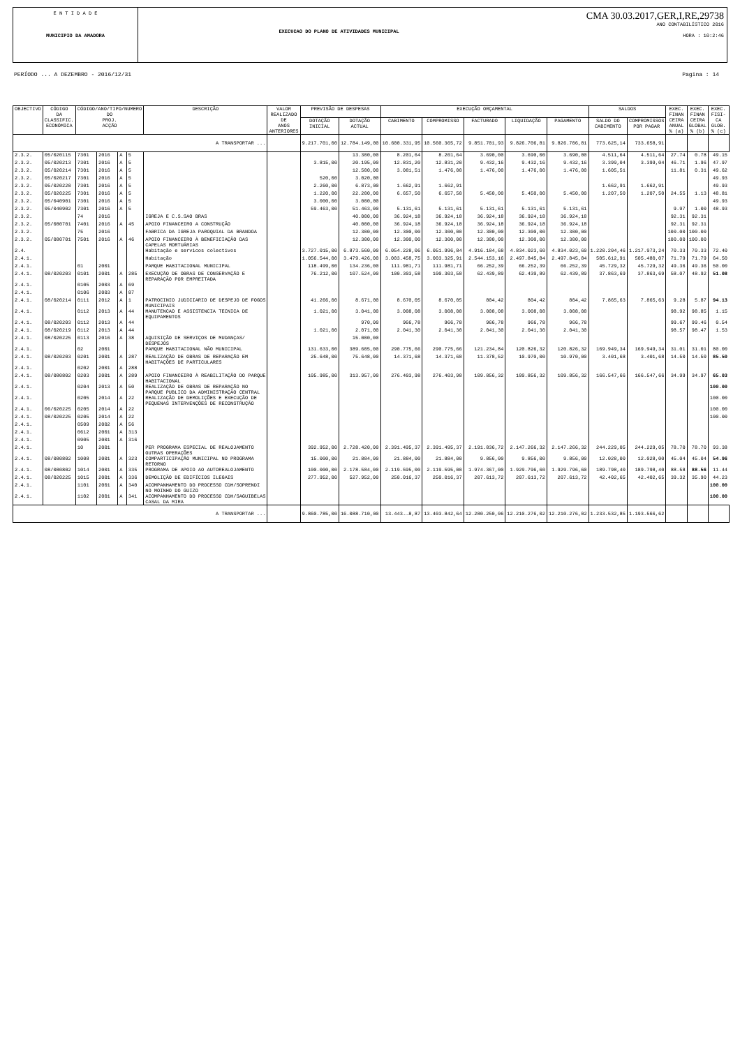E N T I D A D E
MUNICIPIO DA AMADORA
EXECUCAO DO PLANO DE ATIVIDADES MUNICIPAL
CMA 30.03.2017,GER,I,RE,29738
ANO CONTABILÍSTICO 2016
HORA : 10:2:46
PERÍODO ... A DEZEMBRO - 2016/12/31 Pagina : 14
| OBJECTIVO | CÓDIGO DA CLASSIFIC. ECONÓMICA | CÓDIGO/ANO/TIPO/NUMERO DO PROJ. ACÇÃO | | | | DESCRIÇÃO | VALOR REALIZADO DE ANOS ANTERIORES | PREVISÃO DE DESPESAS | | EXECUÇÃO ORÇAMENTAL | | | | | SALDOS | | EXEC. FINAN CEIRA ANUAL % (a) | EXEC. FINAN CEIRA GLOBAL % (b) | EXEC. FISI- CA GLOB. % (c) |
| --- | --- | --- | --- | --- | --- | --- | --- | --- | --- | --- | --- | --- | --- | --- | --- | --- | --- | --- | --- |
| | | | | | | | | DOTAÇÃO INICIAL | DOTAÇÃO ACTUAL | CABIMENTO | COMPROMISSO | FACTURADO | LIQUIDAÇÃO | PAGAMENTO | SALDO DO CABIMENTO | COMPROMISSOS POR PAGAR | | | |
| A TRANSPORTAR ... | | | | | | | | 9.217.701,00 | 12.784.149,00 | 10.600.331,95 | 10.560.365,72 | 9.851.701,93 | 9.826.706,81 | 9.826.706,81 | 773.625,14 | 733.658,91 | | | |
| 2.3.2. | 05/020115 | 7301 | 2016 | A | 5 | | | | 13.300,00 | 8.201,64 | 8.201,64 | 3.690,00 | 3.690,00 | 3.690,00 | 4.511,64 | 4.511,64 | 27.74 | 0.78 | 49.15 |
| 2.3.2. | 05/020213 | 7301 | 2016 | A | 5 | | | 3.815,00 | 20.195,00 | 12.831,20 | 12.831,20 | 9.432,16 | 9.432,16 | 9.432,16 | 3.399,04 | 3.399,04 | 46.71 | 1.96 | 47.97 |
| 2.3.2. | 05/020214 | 7301 | 2016 | A | 5 | | | | 12.500,00 | 3.081,51 | 1.476,00 | 1.476,00 | 1.476,00 | 1.476,00 | 1.605,51 | | 11.81 | 0.31 | 49.62 |
| 2.3.2. | 05/020217 | 7301 | 2016 | A | 5 | | | 520,00 | 3.020,00 | | | | | | | | | | 49.93 |
| 2.3.2. | 05/020220 | 7301 | 2016 | A | 5 | | | 2.260,00 | 6.873,00 | 1.662,91 | 1.662,91 | | | | 1.662,91 | 1.662,91 | | | 49.93 |
| 2.3.2. | 05/020225 | 7301 | 2016 | A | 5 | | | 1.220,00 | 22.200,00 | 6.657,50 | 6.657,50 | 5.450,00 | 5.450,00 | 5.450,00 | 1.207,50 | 1.207,50 | 24.55 | 1.13 | 48.81 |
| 2.3.2. | 05/040901 | 7301 | 2016 | A | 5 | | | 3.000,00 | 3.000,00 | | | | | | | | | | 49.93 |
| 2.3.2. | 05/040902 | 7301 | 2016 | A | 5 | | | 59.463,00 | 51.463,00 | 5.131,61 | 5.131,61 | 5.131,61 | 5.131,61 | 5.131,61 | | | 9.97 | 1.00 | 48.93 |
| 2.3.2. | | 74 | 2016 | | | IGREJA E C.S.SAO BRAS | | | 40.000,00 | 36.924,18 | 36.924,18 | 36.924,18 | 36.924,18 | 36.924,18 | | | 92.31 | 92.31 | |
| 2.3.2. | 05/080701 | 7401 | 2016 | A | 45 | APOIO FINANCEIRO A CONSTRUÇÃO | | | 40.000,00 | 36.924,18 | 36.924,18 | 36.924,18 | 36.924,18 | 36.924,18 | | | 92.31 | 92.31 | |
| 2.3.2. | | 75 | 2016 | | | FABRICA DA IGREJA PAROQUIAL DA BRANDOA | | | 12.300,00 | 12.300,00 | 12.300,00 | 12.300,00 | 12.300,00 | 12.300,00 | | | 100.00 | 100.00 | |
| 2.3.2. | 05/080701 | 7501 | 2016 | A | 46 | APOIO FINANCEIRO À BENEFICIAÇÃO DAS CAPELAS MORTUÁRIAS | | | 12.300,00 | 12.300,00 | 12.300,00 | 12.300,00 | 12.300,00 | 12.300,00 | | | 100.00 | 100.00 | |
| 2.4. | | | | | | Habitação e servicos colectivos | | 3.727.015,00 | 6.873.560,00 | 6.054.228,06 | 6.051.996,84 | 4.916.184,68 | 4.834.023,60 | 4.834.023,60 | 1.220.204,46 | 1.217.973,24 | 70.33 | 70.33 | 72.40 |
| 2.4.1. | | | | | | Habitação | | 1.056.544,00 | 3.479.426,00 | 3.003.458,75 | 3.003.325,91 | 2.544.153,16 | 2.497.845,84 | 2.497.845,84 | 505.612,91 | 505.480,07 | 71.79 | 71.79 | 64.50 |
| 2.4.1. | | 01 | 2001 | | | PARQUE HABITACIONAL MUNICIPAL | | 118.499,00 | 134.236,00 | 111.981,71 | 111.981,71 | 66.252,39 | 66.252,39 | 66.252,39 | 45.729,32 | 45.729,32 | 49.36 | 49.36 | 50.00 |
| 2.4.1. | 08/020203 | 0101 | 2001 | A | 285 | EXECUÇÃO DE OBRAS DE CONSERVAÇÃO E REPARAÇÃO POR EMPREITADA | | 76.212,00 | 107.524,00 | 100.303,58 | 100.303,58 | 62.439,89 | 62.439,89 | 62.439,89 | 37.863,69 | 37.863,69 | 58.07 | 48.92 | 51.08 |
| 2.4.1. | | 0105 | 2003 | A | 69 | | | | | | | | | | | | | | |
| 2.4.1. | | 0106 | 2003 | A | 87 | | | | | | | | | | | | | | |
| 2.4.1. | 08/020214 | 0111 | 2012 | A | 1 | PATROCINIO JUDICIARIO DE DESPEJO DE FOGOS MUNICIPAIS | | 41.266,00 | 8.671,00 | 8.670,05 | 8.670,05 | 804,42 | 804,42 | 804,42 | 7.865,63 | 7.865,63 | 9.28 | 5.87 | 94.13 |
| 2.4.1. | | 0112 | 2013 | A | 44 | MANUTENCAO E ASSISTENCIA TECNICA DE EQUIPAMENTOS | | 1.021,00 | 3.041,00 | 3.008,08 | 3.008,08 | 3.008,08 | 3.008,08 | 3.008,08 | | | 98.92 | 98.85 | 1.15 |
| 2.4.1. | 08/020203 | 0112 | 2013 | A | 44 | | | | 970,00 | 966,78 | 966,78 | 966,78 | 966,78 | 966,78 | | | 99.67 | 99.46 | 0.54 |
| 2.4.1. | 08/020219 | 0112 | 2013 | A | 44 | | | 1.021,00 | 2.071,00 | 2.041,30 | 2.041,30 | 2.041,30 | 2.041,30 | 2.041,30 | | | 98.57 | 98.47 | 1.53 |
| 2.4.1. | 08/020225 | 0113 | 2016 | A | 38 | AQUISIÇÃO DE SERVIÇOS DE MUDANÇAS/ DESPEJOS | | | 15.000,00 | | | | | | | | | | |
| 2.4.1. | | 02 | 2001 | | | PARQUE HABITACIONAL NÃO MUNICIPAL | | 131.633,00 | 389.605,00 | 290.775,66 | 290.775,66 | 121.234,84 | 120.826,32 | 120.826,32 | 169.949,34 | 169.949,34 | 31.01 | 31.01 | 80.00 |
| 2.4.1. | 08/020203 | 0201 | 2001 | A | 287 | REALIZAÇÃO DE OBRAS DE REPARAÇÃO EM HABITAÇÕES DE PARTICULARES | | 25.648,00 | 75.648,00 | 14.371,68 | 14.371,68 | 11.378,52 | 10.970,00 | 10.970,00 | 3.401,68 | 3.401,68 | 14.50 | 14.50 | 85.50 |
| 2.4.1. | | 0202 | 2001 | A | 288 | | | | | | | | | | | | | | |
| 2.4.1. | 08/080802 | 0203 | 2001 | A | 289 | APOIO FINANCEIRO À REABILITAÇÃO DO PARQUE HABITACIONAL | | 105.985,00 | 313.957,00 | 276.403,98 | 276.403,98 | 109.856,32 | 109.856,32 | 109.856,32 | 166.547,66 | 166.547,66 | 34.99 | 34.97 | 65.03 |
| 2.4.1. | | 0204 | 2013 | A | 50 | REALIZAÇÃO DE OBRAS DE REPARAÇÃO NO PARQUE PUBLICO DA ADMINISTRAÇÃO CENTRAL | | | | | | | | | | | | | 100.00 |
| 2.4.1. | | 0205 | 2014 | A | 22 | REALIZAÇÃO DE DEMOLIÇÕES E EXECUÇÃO DE PEQUENAS INTERVENÇÕES DE RECONSTRUÇÃO | | | | | | | | | | | | | 100.00 |
| 2.4.1. | 06/020225 | 0205 | 2014 | A | 22 | | | | | | | | | | | | | | 100.00 |
| 2.4.1. | 08/020225 | 0205 | 2014 | A | 22 | | | | | | | | | | | | | | 100.00 |
| 2.4.1. | | 0509 | 2002 | A | 56 | | | | | | | | | | | | | | |
| 2.4.1. | | 0612 | 2001 | A | 313 | | | | | | | | | | | | | | |
| 2.4.1. | | 0905 | 2001 | A | 316 | | | | | | | | | | | | | | |
| 2.4.1. | | 10 | 2001 | | | PER PROGRAMA ESPECIAL DE REALOJAMENTO OUTRAS OPERAÇÕES | | 392.952,00 | 2.728.420,00 | 2.391.495,37 | 2.391.495,37 | 2.191.836,72 | 2.147.266,32 | 2.147.266,32 | 244.229,05 | 244.229,05 | 78.70 | 78.70 | 93.38 |
| 2.4.1. | 08/080802 | 1008 | 2001 | A | 323 | COMPARTICIPAÇÃO MUNICIPAL NO PROGRAMA RETORNO | | 15.000,00 | 21.884,00 | 21.884,00 | 21.884,00 | 9.856,00 | 9.856,00 | 9.856,00 | 12.028,00 | 12.028,00 | 45.04 | 45.04 | 54.96 |
| 2.4.1. | 08/080802 | 1014 | 2001 | A | 335 | PROGRAMA DE APOIO AO AUTOREALOJAMENTO | | 100.000,00 | 2.178.584,00 | 2.119.595,00 | 2.119.595,00 | 1.974.367,00 | 1.929.796,60 | 1.929.796,60 | 189.798,40 | 189.798,40 | 88.58 | 88.56 | 11.44 |
| 2.4.1. | 08/020225 | 1015 | 2001 | A | 336 | DEMOLIÇÃO DE EDIFÍCIOS ILEGAIS | | 277.952,00 | 527.952,00 | 250.016,37 | 250.016,37 | 207.613,72 | 207.613,72 | 207.613,72 | 42.402,65 | 42.402,65 | 39.32 | 35.90 | 44.23 |
| 2.4.1. | | 1101 | 2001 | A | 340 | ACOMPANHAMENTO DO PROCESSO CDH/SOPRENDI NO MOINHO DO GUIZO | | | | | | | | | | | | | 100.00 |
| 2.4.1. | | 1102 | 2001 | A | 341 | ACOMPANHAMENTO DO PROCESSO CDH/SAGUIBELAS CASAL DA MIRA | | | | | | | | | | | | | 100.00 |
| A TRANSPORTAR ... | | | | | | | | 9.860.785,00 | 16.088.710,00 | 13.443.…8,87 | 13.403.842,64 | 12.280.250,06 | 12.210.276,02 | 12.210.276,02 | 1.233.532,85 | 1.193.566,62 | | | |